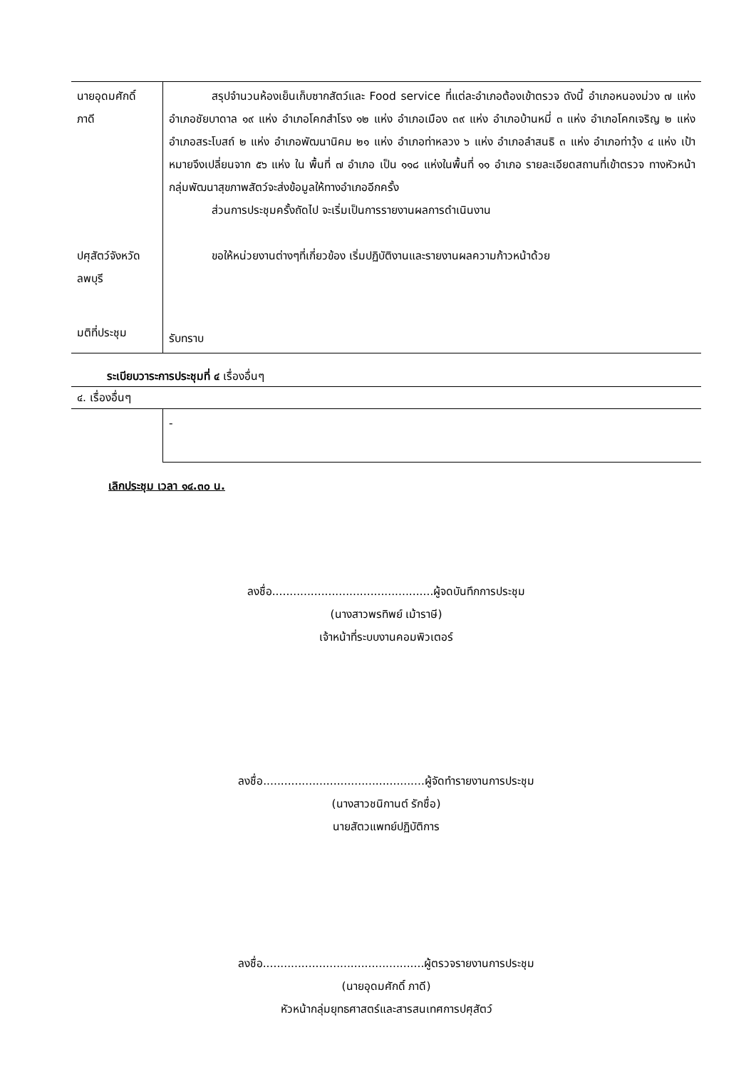| นายอุดมศักดิ์ ภาดี | สรุปจำนวนห้องเย็นเก็บซากสัตว์และ Food service ที่แต่ละอำเภอต้องเข้าตรวจ ดังนี้ อำเภอหนองม่วง ๗ แห่ง อำเภอชัยบาดาล ๑๙ แห่ง อำเภอโคกสำโรง ๑๒ แห่ง อำเภอเมือง ๓๙ แห่ง อำเภอบ้านหมี่ ๓ แห่ง อำเภอโคกเจริญ ๒ แห่ง อำเภอสระโบสถ์ ๒ แห่ง อำเภอพัฒนานิคม ๒๑ แห่ง อำเภอท่าหลวง ๖ แห่ง อำเภอลำสนธิ ๓ แห่ง อำเภอท่าวุ้ง ๔ แห่ง เป้าหมายจึงเปลี่ยนจาก ๕๖ แห่ง ใน พื้นที่ ๗ อำเภอ เป็น ๑๑๘ แห่งในพื้นที่ ๑๑ อำเภอ รายละเอียดสถานที่เข้าตรวจ ทางหัวหน้ากลุ่มพัฒนาสุขภาพสัตว์จะส่งข้อมูลให้ทางอำเภออีกครั้ง ส่วนการประชุมครั้งถัดไป จะเริ่มเป็นการรายงานผลการดำเนินงาน |
| ปศุสัตว์จังหวัดลพบุรี | ขอให้หน่วยงานต่างๆที่เกี่ยวข้อง เริ่มปฏิบัติงานและรายงานผลความก้าวหน้าด้วย |
| มติที่ประชุม | รับทราบ |
ระเบียบวาระการประชุมที่ ๔ เรื่องอื่นๆ
| ๔. เรื่องอื่นๆ | |
| | - |
เลิกประชุม เวลา ๑๔.๓๐ น.
ลงชื่อ..............................................ผู้จดบันทึกการประชุม
(นางสาวพรทิพย์ เม้าราษี)
เจ้าหน้าที่ระบบงานคอมพิวเตอร์
ลงชื่อ..............................................ผู้จัดทำรายงานการประชุม
(นางสาวชนิกานต์ รักชื่อ)
นายสัตวแพทย์ปฏิบัติการ
ลงชื่อ..............................................ผู้ตรวจรายงานการประชุม
(นายอุดมศักดิ์ ภาดี)
หัวหน้ากลุ่มยุทธศาสตร์และสารสนเทศการปศุสัตว์